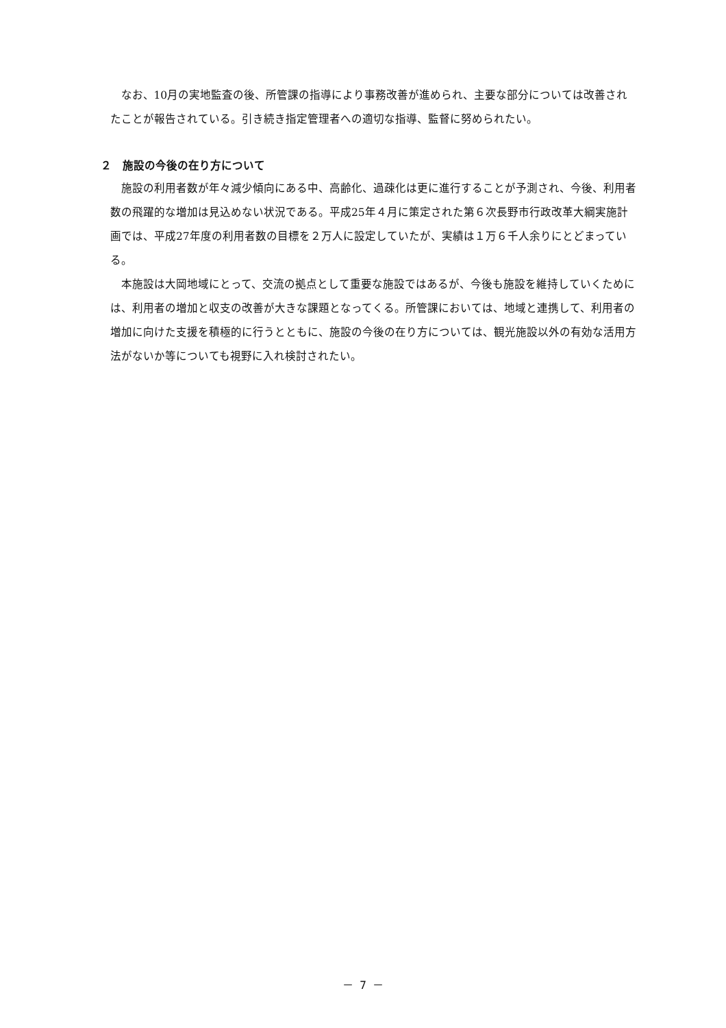なお、10月の実地監査の後、所管課の指導により事務改善が進められ、主要な部分については改善されたことが報告されている。引き続き指定管理者への適切な指導、監督に努められたい。
２　施設の今後の在り方について
施設の利用者数が年々減少傾向にある中、高齢化、過疎化は更に進行することが予測され、今後、利用者数の飛躍的な増加は見込めない状況である。平成25年４月に策定された第６次長野市行政改革大綱実施計画では、平成27年度の利用者数の目標を２万人に設定していたが、実績は１万６千人余りにとどまっている。
本施設は大岡地域にとって、交流の拠点として重要な施設ではあるが、今後も施設を維持していくためには、利用者の増加と収支の改善が大きな課題となってくる。所管課においては、地域と連携して、利用者の増加に向けた支援を積極的に行うとともに、施設の今後の在り方については、観光施設以外の有効な活用方法がないか等についても視野に入れ検討されたい。
－ 7 －